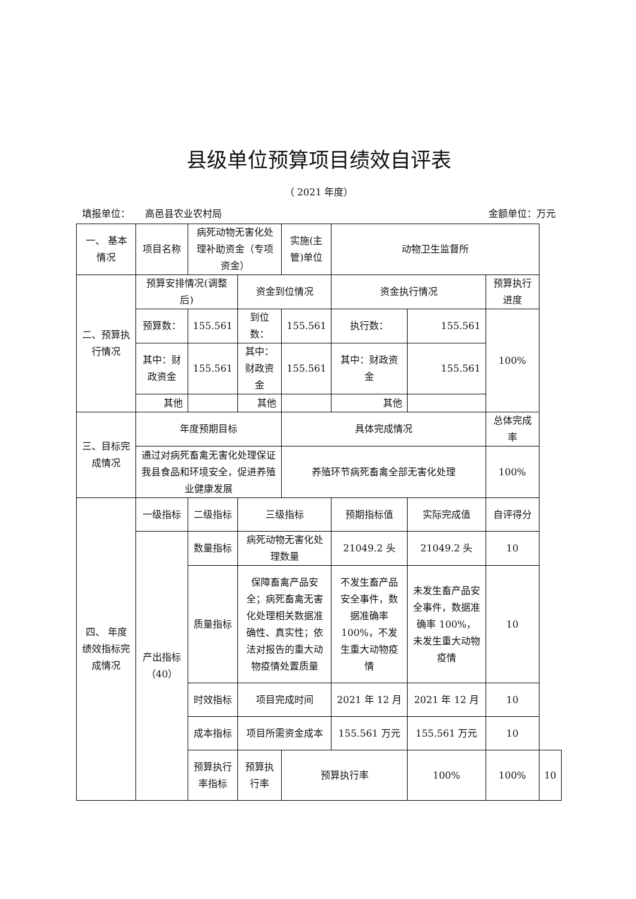县级单位预算项目绩效自评表
（ 2021 年度）
填报单位： 高邑县农业农村局 金额单位：万元
| 一、 基本情况 | 项目名称 | 病死动物无害化处理补助资金（专项资金） | | 实施(主管)单位 | 动物卫生监督所 | | | |
| 二、预算执行情况 | 预算安排情况(调整后) | | 资金到位情况 | | 资金执行情况 | | 预算执行进度 | |
| | 预算数： | 155.561 | 到位数： | 155.561 | 执行数： | 155.561 | 100% | |
| | 其中：财政资金 | 155.561 | 其中：财政资金 | 155.561 | 其中：财政资金 | 155.561 | | |
| | 其他 | | 其他 | | 其他 | | | |
| 三、目标完成情况 | 年度预期目标 | | | 具体完成情况 | | | 总体完成率 | |
| | 通过对病死畜禽无害化处理保证我县食品和环境安全，促进养殖业健康发展 | | | 养殖环节病死畜禽全部无害化处理 | | | 100% | |
| 四、 年度绩效指标完成情况 | 一级指标 | 二级指标 | 三级指标 | | 预期指标值 | 实际完成值 | 自评得分 | |
| | 产出指标（40） | 数量指标 | 病死动物无害化处理数量 | | 21049.2 头 | 21049.2 头 | 10 | |
| | | 质量指标 | 保障畜禽产品安全；病死畜禽无害化处理相关数据准确性、真实性；依法对报告的重大动物疫情处置质量 | | 不发生畜产品安全事件，数据准确率100%，不发生重大动物疫情 | 未发生畜产品安全事件，数据准确率 100%，未发生重大动物疫情 | 10 | |
| | | 时效指标 | 项目完成时间 | | 2021 年 12 月 | 2021 年 12 月 | 10 | |
| | | 成本指标 | 项目所需资金成本 | | 155.561 万元 | 155.561 万元 | 10 | |
| | | 预算执行率指标 | 预算执行率 | 预算执行率 | | 100% | 100% | 10 |